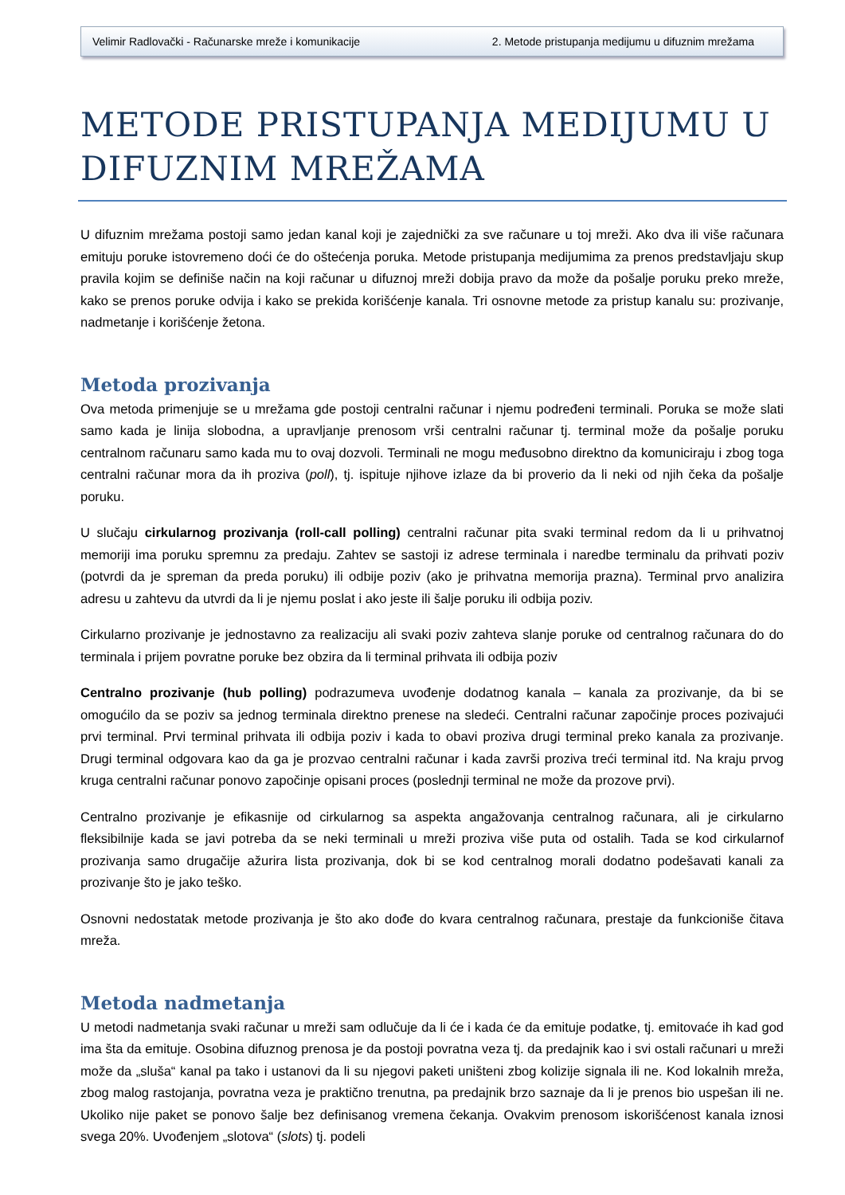Velimir Radlovački - Računarske mreže i komunikacije 2. Metode pristupanja medijumu u difuznim mrežama
METODE PRISTUPANJA MEDIJUMU U DIFUZNIM MREŽAMA
U difuznim mrežama postoji samo jedan kanal koji je zajednički za sve računare u toj mreži. Ako dva ili više računara emituju poruke istovremeno doći će do oštećenja poruka. Metode pristupanja medijumima za prenos predstavljaju skup pravila kojim se definiše način na koji računar u difuznoj mreži dobija pravo da može da pošalje poruku preko mreže, kako se prenos poruke odvija i kako se prekida korišćenje kanala. Tri osnovne metode za pristup kanalu su: prozivanje, nadmetanje i korišćenje žetona.
Metoda prozivanja
Ova metoda primenjuje se u mrežama gde postoji centralni računar i njemu podređeni terminali. Poruka se može slati samo kada je linija slobodna, a upravljanje prenosom vrši centralni računar tj. terminal može da pošalje poruku centralnom računaru samo kada mu to ovaj dozvoli. Terminali ne mogu međusobno direktno da komuniciraju i zbog toga centralni računar mora da ih proziva (poll), tj. ispituje njihove izlaze da bi proverio da li neki od njih čeka da pošalje poruku.
U slučaju cirkularnog prozivanja (roll-call polling) centralni računar pita svaki terminal redom da li u prihvatnoj memoriji ima poruku spremnu za predaju. Zahtev se sastoji iz adrese terminala i naredbe terminalu da prihvati poziv (potvrdi da je spreman da preda poruku) ili odbije poziv (ako je prihvatna memorija prazna). Terminal prvo analizira adresu u zahtevu da utvrdi da li je njemu poslat i ako jeste ili šalje poruku ili odbija poziv.
Cirkularno prozivanje je jednostavno za realizaciju ali svaki poziv zahteva slanje poruke od centralnog računara do do terminala i prijem povratne poruke bez obzira da li terminal prihvata ili odbija poziv
Centralno prozivanje (hub polling) podrazumeva uvođenje dodatnog kanala – kanala za prozivanje, da bi se omogućilo da se poziv sa jednog terminala direktno prenese na sledeći. Centralni računar započinje proces pozivajući prvi terminal. Prvi terminal prihvata ili odbija poziv i kada to obavi proziva drugi terminal preko kanala za prozivanje. Drugi terminal odgovara kao da ga je prozvao centralni računar i kada završi proziva treći terminal itd. Na kraju prvog kruga centralni računar ponovo započinje opisani proces (poslednji terminal ne može da prozove prvi).
Centralno prozivanje je efikasnije od cirkularnog sa aspekta angažovanja centralnog računara, ali je cirkularno fleksibilnije kada se javi potreba da se neki terminali u mreži proziva više puta od ostalih. Tada se kod cirkularnof prozivanja samo drugačije ažurira lista prozivanja, dok bi se kod centralnog morali dodatno podešavati kanali za prozivanje što je jako teško.
Osnovni nedostatak metode prozivanja je što ako dođe do kvara centralnog računara, prestaje da funkcioniše čitava mreža.
Metoda nadmetanja
U metodi nadmetanja svaki računar u mreži sam odlučuje da li će i kada će da emituje podatke, tj. emitovaće ih kad god ima šta da emituje. Osobina difuznog prenosa je da postoji povratna veza tj. da predajnik kao i svi ostali računari u mreži može da „sluša“ kanal pa tako i ustanovi da li su njegovi paketi uništeni zbog kolizije signala ili ne. Kod lokalnih mreža, zbog malog rastojanja, povratna veza je praktično trenutna, pa predajnik brzo saznaje da li je prenos bio uspešan ili ne. Ukoliko nije paket se ponovo šalje bez definisanog vremena čekanja. Ovakvim prenosom iskorišćenost kanala iznosi svega 20%. Uvođenjem „slotova“ (slots) tj. podeli